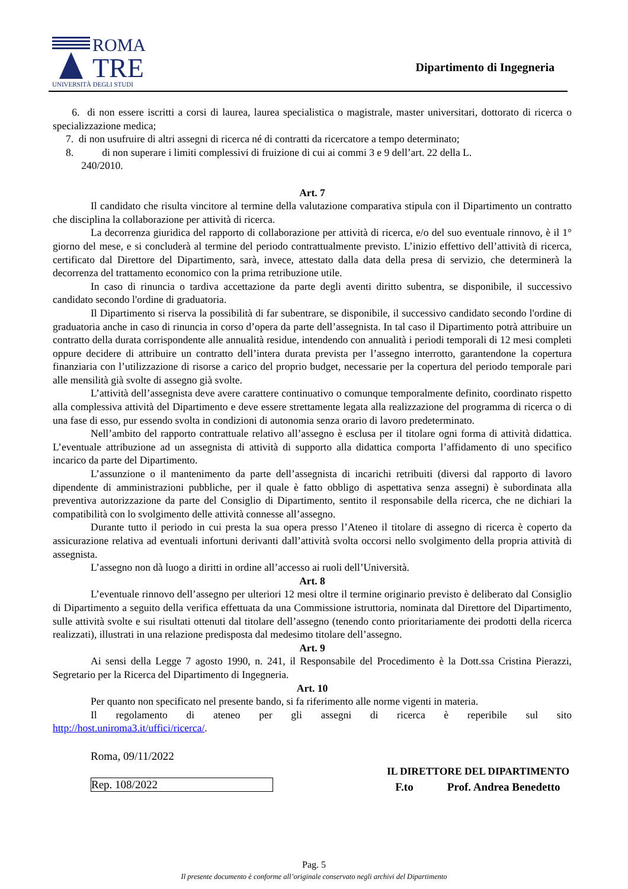ROMA
TRE
UNIVERSITÀ DEGLI STUDI
Dipartimento di Ingegneria
6. di non essere iscritti a corsi di laurea, laurea specialistica o magistrale, master universitari, dottorato di ricerca o specializzazione medica;
7. di non usufruire di altri assegni di ricerca né di contratti da ricercatore a tempo determinato;
8. di non superare i limiti complessivi di fruizione di cui ai commi 3 e 9 dell’art. 22 della L.
240/2010.
Art. 7
Il candidato che risulta vincitore al termine della valutazione comparativa stipula con il Dipartimento un contratto che disciplina la collaborazione per attività di ricerca.
La decorrenza giuridica del rapporto di collaborazione per attività di ricerca, e/o del suo eventuale rinnovo, è il 1° giorno del mese, e si concluderà al termine del periodo contrattualmente previsto. L’inizio effettivo dell’attività di ricerca, certificato dal Direttore del Dipartimento, sarà, invece, attestato dalla data della presa di servizio, che determinerà la decorrenza del trattamento economico con la prima retribuzione utile.
In caso di rinuncia o tardiva accettazione da parte degli aventi diritto subentra, se disponibile, il successivo candidato secondo l'ordine di graduatoria.
Il Dipartimento si riserva la possibilità di far subentrare, se disponibile, il successivo candidato secondo l'ordine di graduatoria anche in caso di rinuncia in corso d’opera da parte dell’assegnista. In tal caso il Dipartimento potrà attribuire un contratto della durata corrispondente alle annualità residue, intendendo con annualità i periodi temporali di 12 mesi completi oppure decidere di attribuire un contratto dell’intera durata prevista per l’assegno interrotto, garantendone la copertura finanziaria con l’utilizzazione di risorse a carico del proprio budget, necessarie per la copertura del periodo temporale pari alle mensilità già svolte di assegno già svolte.
L’attività dell’assegnista deve avere carattere continuativo o comunque temporalmente definito, coordinato rispetto alla complessiva attività del Dipartimento e deve essere strettamente legata alla realizzazione del programma di ricerca o di una fase di esso, pur essendo svolta in condizioni di autonomia senza orario di lavoro predeterminato.
Nell’ambito del rapporto contrattuale relativo all’assegno è esclusa per il titolare ogni forma di attività didattica. L’eventuale attribuzione ad un assegnista di attività di supporto alla didattica comporta l’affidamento di uno specifico incarico da parte del Dipartimento.
L’assunzione o il mantenimento da parte dell’assegnista di incarichi retribuiti (diversi dal rapporto di lavoro dipendente di amministrazioni pubbliche, per il quale è fatto obbligo di aspettativa senza assegni) è subordinata alla preventiva autorizzazione da parte del Consiglio di Dipartimento, sentito il responsabile della ricerca, che ne dichiari la compatibilità con lo svolgimento delle attività connesse all’assegno.
Durante tutto il periodo in cui presta la sua opera presso l’Ateneo il titolare di assegno di ricerca è coperto da assicurazione relativa ad eventuali infortuni derivanti dall’attività svolta occorsi nello svolgimento della propria attività di assegnista.
L’assegno non dà luogo a diritti in ordine all’accesso ai ruoli dell’Università.
Art. 8
L’eventuale rinnovo dell’assegno per ulteriori 12 mesi oltre il termine originario previsto è deliberato dal Consiglio di Dipartimento a seguito della verifica effettuata da una Commissione istruttoria, nominata dal Direttore del Dipartimento, sulle attività svolte e sui risultati ottenuti dal titolare dell’assegno (tenendo conto prioritariamente dei prodotti della ricerca realizzati), illustrati in una relazione predisposta dal medesimo titolare dell’assegno.
Art. 9
Ai sensi della Legge 7 agosto 1990, n. 241, il Responsabile del Procedimento è la Dott.ssa Cristina Pierazzi, Segretario per la Ricerca del Dipartimento di Ingegneria.
Art. 10
Per quanto non specificato nel presente bando, si fa riferimento alle norme vigenti in materia.
Il regolamento di ateneo per gli assegni di ricerca è reperibile sul sito
http://host.uniroma3.it/uffici/ricerca/.
Roma, 09/11/2022
Rep. 108/2022
IL DIRETTORE DEL DIPARTIMENTO
F.to Prof. Andrea Benedetto
Pag. 5
Il presente documento è conforme all’originale conservato negli archivi del Dipartimento